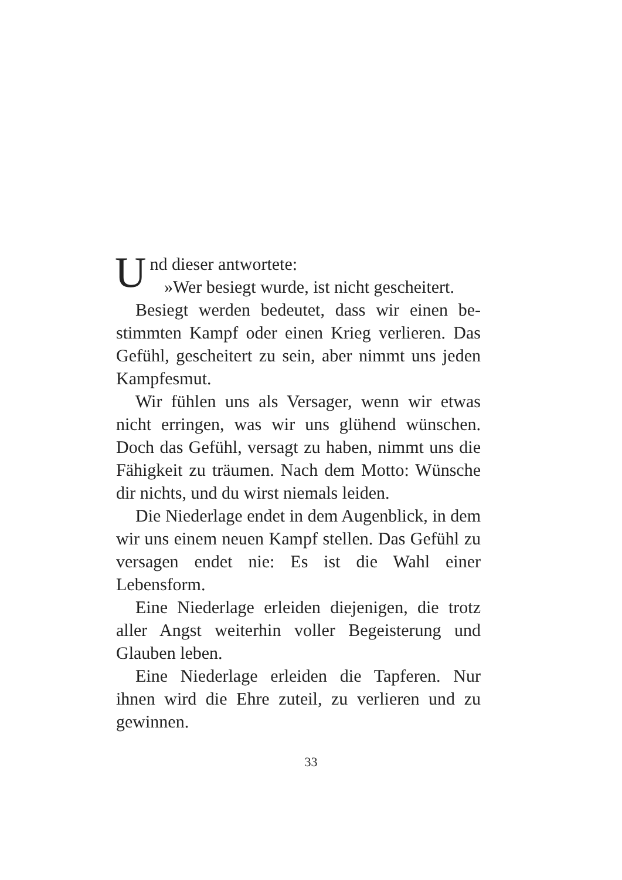Und dieser antwortete:
»Wer besiegt wurde, ist nicht gescheitert.
Besiegt werden bedeutet, dass wir einen be­stimmten Kampf oder einen Krieg verlieren. Das Gefühl, gescheitert zu sein, aber nimmt uns jeden Kampfesmut.
Wir fühlen uns als Versager, wenn wir etwas nicht erringen, was wir uns glühend wünschen. Doch das Gefühl, versagt zu haben, nimmt uns die Fähigkeit zu träumen. Nach dem Motto: Wünsche dir nichts, und du wirst niemals leiden.
Die Niederlage endet in dem Augenblick, in dem wir uns einem neuen Kampf stellen. Das Ge­fühl zu versagen endet nie: Es ist die Wahl einer Lebensform.
Eine Niederlage erleiden diejenigen, die trotz aller Angst weiterhin voller Begeisterung und Glau­ben leben.
Eine Niederlage erleiden die Tapferen. Nur ihnen wird die Ehre zuteil, zu verlieren und zu gewinnen.
33